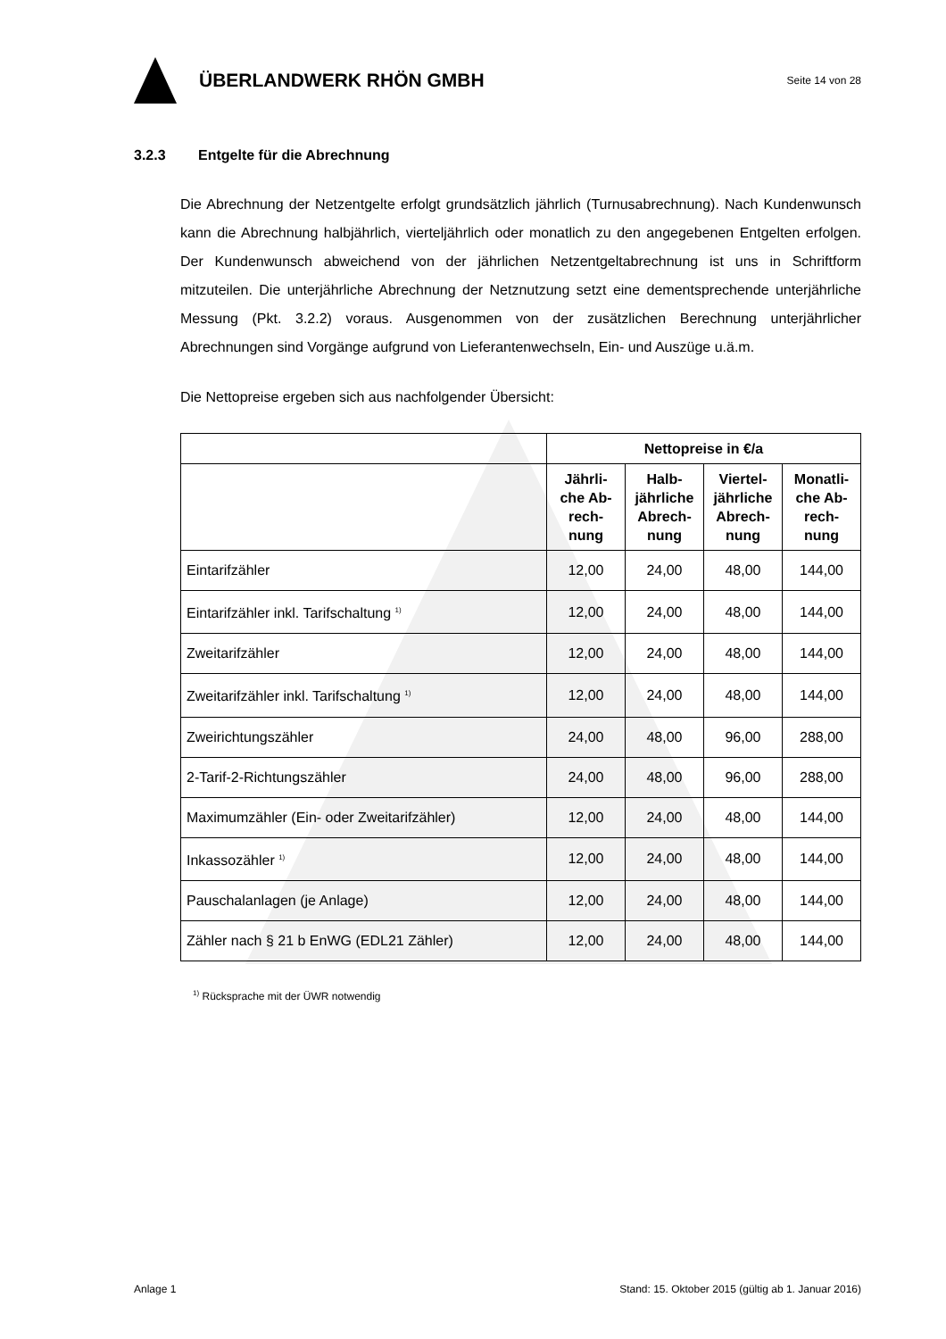ÜBERLANDWERK RHÖN GMBH
Seite 14 von 28
3.2.3 Entgelte für die Abrechnung
Die Abrechnung der Netzentgelte erfolgt grundsätzlich jährlich (Turnusabrechnung). Nach Kundenwunsch kann die Abrechnung halbjährlich, vierteljährlich oder monatlich zu den angegebenen Entgelten erfolgen. Der Kundenwunsch abweichend von der jährlichen Netzentgeltabrechnung ist uns in Schriftform mitzuteilen. Die unterjährliche Abrechnung der Netznutzung setzt eine dementsprechende unterjährliche Messung (Pkt. 3.2.2) voraus. Ausgenommen von der zusätzlichen Berechnung unterjährlicher Abrechnungen sind Vorgänge aufgrund von Lieferantenwechseln, Ein- und Auszüge u.ä.m.
Die Nettopreise ergeben sich aus nachfolgender Übersicht:
| | Nettopreise in €/a | | | |
| --- | --- | --- | --- | --- |
| | Jährli- che Ab- rech- nung | Halb- jährliche Abrech- nung | Viertel- jährliche Abrech- nung | Monatli- che Ab- rech- nung |
| Eintarifzähler | 12,00 | 24,00 | 48,00 | 144,00 |
| Eintarifzähler inkl. Tarifschaltung <sup>1)</sup> | 12,00 | 24,00 | 48,00 | 144,00 |
| Zweitarifzähler | 12,00 | 24,00 | 48,00 | 144,00 |
| Zweitarifzähler inkl. Tarifschaltung <sup>1)</sup> | 12,00 | 24,00 | 48,00 | 144,00 |
| Zweirichtungszähler | 24,00 | 48,00 | 96,00 | 288,00 |
| 2-Tarif-2-Richtungszähler | 24,00 | 48,00 | 96,00 | 288,00 |
| Maximumzähler (Ein- oder Zweitarifzähler) | 12,00 | 24,00 | 48,00 | 144,00 |
| Inkassozähler <sup>1)</sup> | 12,00 | 24,00 | 48,00 | 144,00 |
| Pauschalanlagen (je Anlage) | 12,00 | 24,00 | 48,00 | 144,00 |
| Zähler nach § 21 b EnWG (EDL21 Zähler) | 12,00 | 24,00 | 48,00 | 144,00 |
<sup>1)</sup> Rücksprache mit der ÜWR notwendig
Anlage 1 Stand: 15. Oktober 2015 (gültig ab 1. Januar 2016)